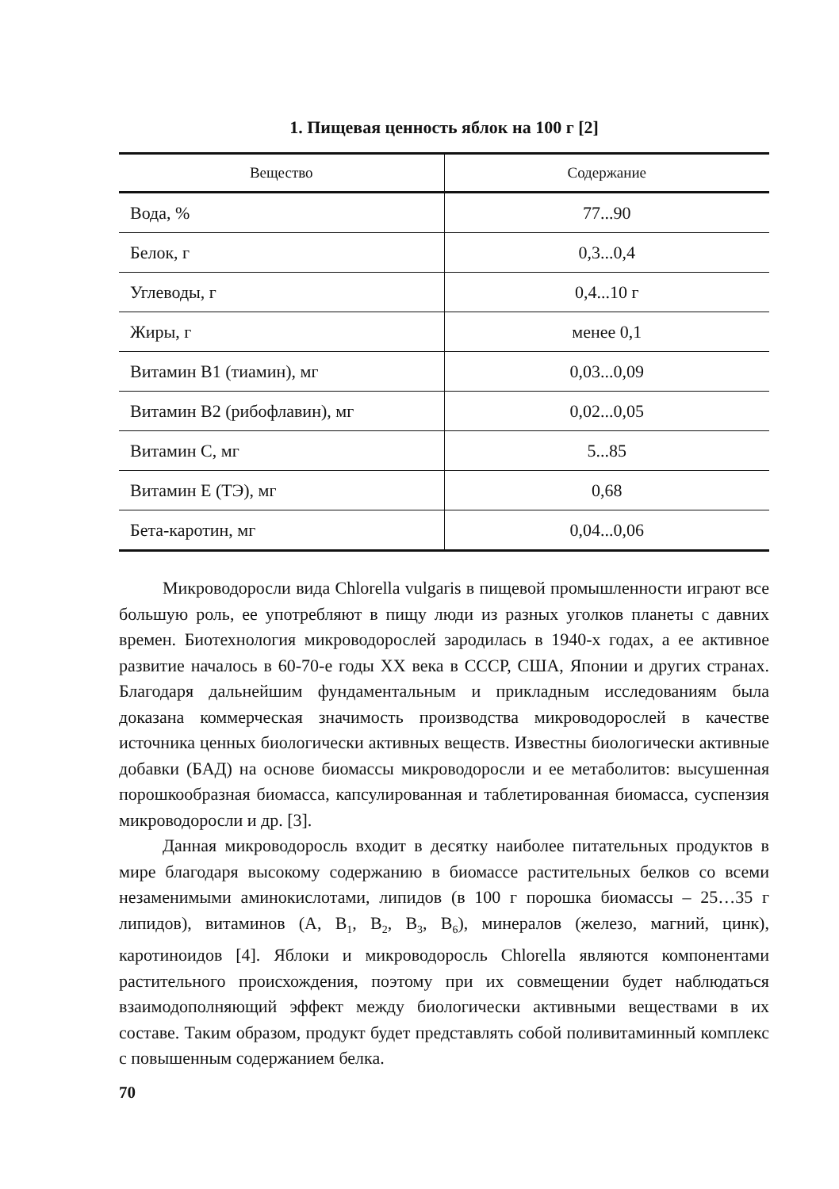1. Пищевая ценность яблок на 100 г [2]
| Вещество | Содержание |
| --- | --- |
| Вода, % | 77...90 |
| Белок, г | 0,3...0,4 |
| Углеводы, г | 0,4...10 г |
| Жиры, г | менее 0,1 |
| Витамин В1 (тиамин), мг | 0,03...0,09 |
| Витамин В2 (рибофлавин), мг | 0,02...0,05 |
| Витамин С, мг | 5...85 |
| Витамин Е (ТЭ), мг | 0,68 |
| Бета-каротин, мг | 0,04...0,06 |
Микроводоросли вида Chlorella vulgaris в пищевой промышленности играют все большую роль, ее употребляют в пищу люди из разных уголков планеты с давних времен. Биотехнология микроводорослей зародилась в 1940-х годах, а ее активное развитие началось в 60-70-е годы XX века в СССР, США, Японии и других странах. Благодаря дальнейшим фундаментальным и прикладным исследованиям была доказана коммерческая значимость производства микроводорослей в качестве источника ценных биологически активных веществ. Известны биологически активные добавки (БАД) на основе биомассы микроводоросли и ее метаболитов: высушенная порошкообразная биомасса, капсулированная и таблетированная биомасса, суспензия микроводоросли и др. [3].
Данная микроводоросль входит в десятку наиболее питательных продуктов в мире благодаря высокому содержанию в биомассе растительных белков со всеми незаменимыми аминокислотами, липидов (в 100 г порошка биомассы – 25…35 г липидов), витаминов (A, B<sub>1</sub>, B<sub>2</sub>, B<sub>3</sub>, B<sub>6</sub>), минералов (железо, магний, цинк), каротиноидов [4]. Яблоки и микроводоросль Chlorella являются компонентами растительного происхождения, поэтому при их совмещении будет наблюдаться взаимодополняющий эффект между биологически активными веществами в их составе. Таким образом, продукт будет представлять собой поливитаминный комплекс с повышенным содержанием белка.
70